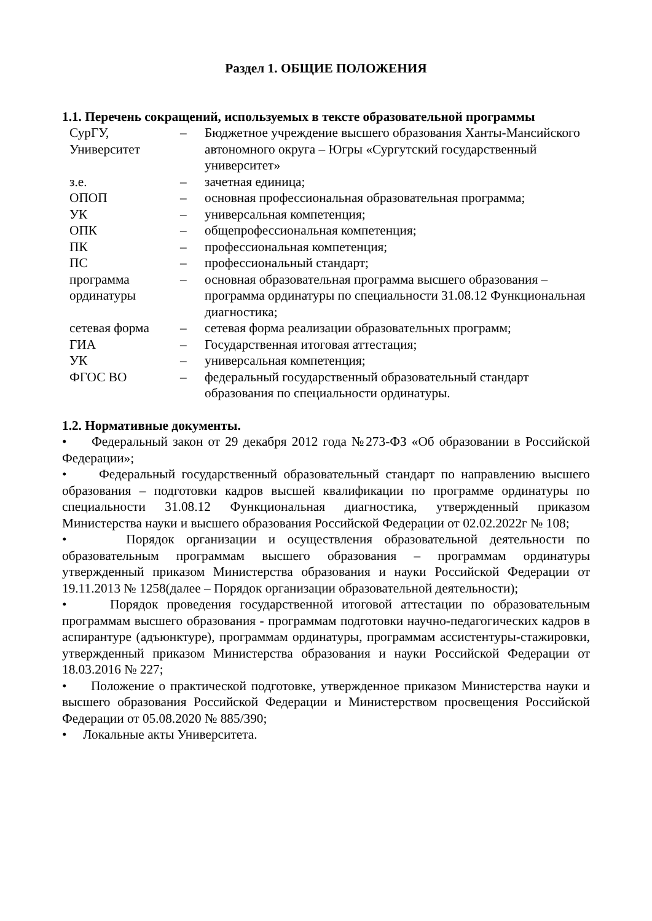Раздел 1. ОБЩИЕ ПОЛОЖЕНИЯ
1.1. Перечень сокращений, используемых в тексте образовательной программы
| СурГУ, Университет | – | Бюджетное учреждение высшего образования Ханты-Мансийского автономного округа – Югры «Сургутский государственный университет» |
| з.е. | – | зачетная единица; |
| ОПОП | – | основная профессиональная образовательная программа; |
| УК | – | универсальная компетенция; |
| ОПК | – | общепрофессиональная компетенция; |
| ПК | – | профессиональная компетенция; |
| ПС | – | профессиональный стандарт; |
| программа ординатуры | – | основная образовательная программа высшего образования – программа ординатуры по специальности 31.08.12 Функциональная диагностика; |
| сетевая форма | – | сетевая форма реализации образовательных программ; |
| ГИА | – | Государственная итоговая аттестация; |
| УК | – | универсальная компетенция; |
| ФГОС ВО | – | федеральный государственный образовательный стандарт образования по специальности ординатуры. |
1.2. Нормативные документы.
• Федеральный закон от 29 декабря 2012 года №273-ФЗ «Об образовании в Российской Федерации»;
• Федеральный государственный образовательный стандарт по направлению высшего образования – подготовки кадров высшей квалификации по программе ординатуры по специальности 31.08.12 Функциональная диагностика, утвержденный приказом Министерства науки и высшего образования Российской Федерации от 02.02.2022г № 108;
• Порядок организации и осуществления образовательной деятельности по образовательным программам высшего образования – программам ординатуры утвержденный приказом Министерства образования и науки Российской Федерации от 19.11.2013 № 1258(далее – Порядок организации образовательной деятельности);
• Порядок проведения государственной итоговой аттестации по образовательным программам высшего образования - программам подготовки научно-педагогических кадров в аспирантуре (адъюнктуре), программам ординатуры, программам ассистентуры-стажировки, утвержденный приказом Министерства образования и науки Российской Федерации от 18.03.2016 № 227;
• Положение о практической подготовке, утвержденное приказом Министерства науки и высшего образования Российской Федерации и Министерством просвещения Российской Федерации от 05.08.2020 № 885/390;
• Локальные акты Университета.